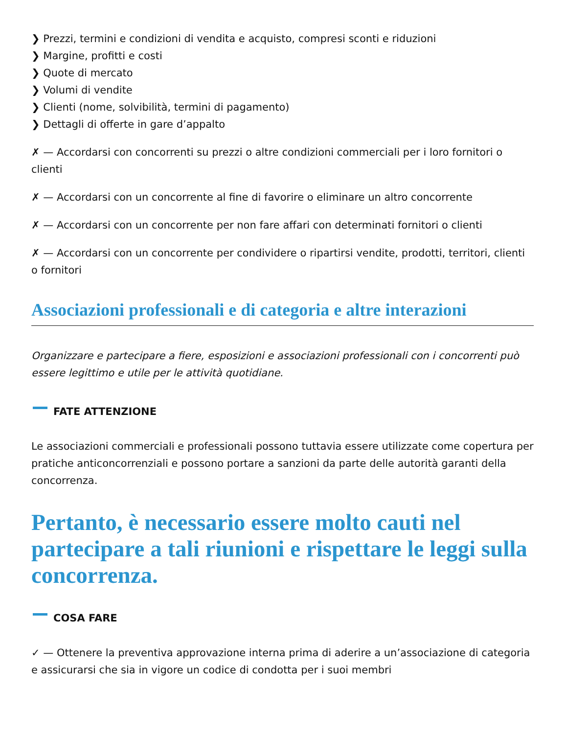❯ Prezzi, termini e condizioni di vendita e acquisto, compresi sconti e riduzioni
❯ Margine, profitti e costi
❯ Quote di mercato
❯ Volumi di vendite
❯ Clienti (nome, solvibilità, termini di pagamento)
❯ Dettagli di offerte in gare d’appalto
✗ — Accordarsi con concorrenti su prezzi o altre condizioni commerciali per i loro fornitori o clienti
✗ — Accordarsi con un concorrente al fine di favorire o eliminare un altro concorrente
✗ — Accordarsi con un concorrente per non fare affari con determinati fornitori o clienti
✗ — Accordarsi con un concorrente per condividere o ripartirsi vendite, prodotti, territori, clienti o fornitori
Associazioni professionali e di categoria e altre interazioni
Organizzare e partecipare a fiere, esposizioni e associazioni professionali con i concorrenti può essere legittimo e utile per le attività quotidiane.
FATE ATTENZIONE
Le associazioni commerciali e professionali possono tuttavia essere utilizzate come copertura per pratiche anticoncorrenziali e possono portare a sanzioni da parte delle autorità garanti della concorrenza.
Pertanto, è necessario essere molto cauti nel partecipare a tali riunioni e rispettare le leggi sulla concorrenza.
COSA FARE
✓ — Ottenere la preventiva approvazione interna prima di aderire a un’associazione di categoria e assicurarsi che sia in vigore un codice di condotta per i suoi membri